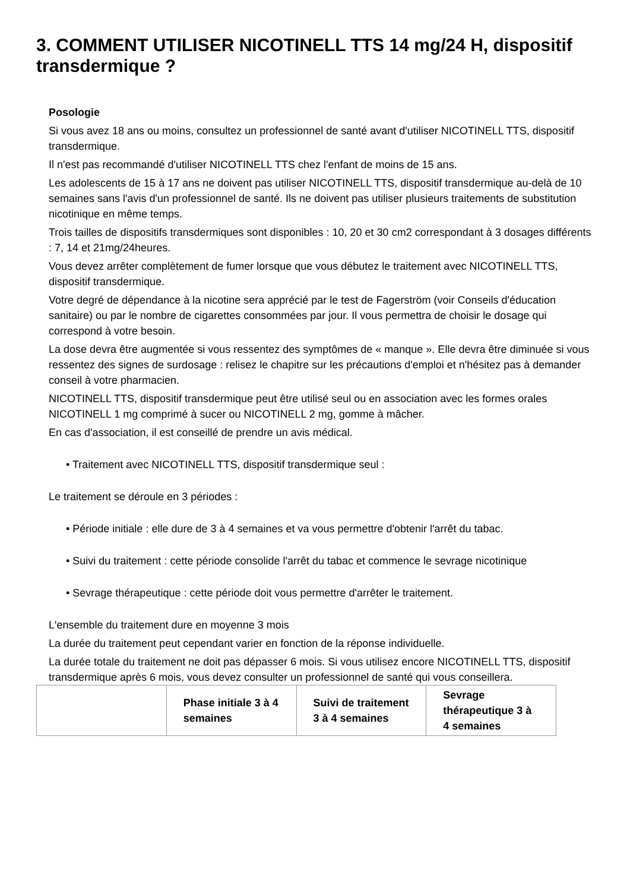3. COMMENT UTILISER NICOTINELL TTS 14 mg/24 H, dispositif transdermique ?
Posologie
Si vous avez 18 ans ou moins, consultez un professionnel de santé avant d'utiliser NICOTINELL TTS, dispositif transdermique.
Il n'est pas recommandé d'utiliser NICOTINELL TTS chez l'enfant de moins de 15 ans.
Les adolescents de 15 à 17 ans ne doivent pas utiliser NICOTINELL TTS, dispositif transdermique au-delà de 10 semaines sans l'avis d'un professionnel de santé. Ils ne doivent pas utiliser plusieurs traitements de substitution nicotinique en même temps.
Trois tailles de dispositifs transdermiques sont disponibles : 10, 20 et 30 cm2 correspondant à 3 dosages différents : 7, 14 et 21mg/24heures.
Vous devez arrêter complètement de fumer lorsque que vous débutez le traitement avec NICOTINELL TTS, dispositif transdermique.
Votre degré de dépendance à la nicotine sera apprécié par le test de Fagerström (voir Conseils d'éducation sanitaire) ou par le nombre de cigarettes consommées par jour. Il vous permettra de choisir le dosage qui correspond à votre besoin.
La dose devra être augmentée si vous ressentez des symptômes de « manque ». Elle devra être diminuée si vous ressentez des signes de surdosage : relisez le chapitre sur les précautions d'emploi et n'hésitez pas à demander conseil à votre pharmacien.
NICOTINELL TTS, dispositif transdermique peut être utilisé seul ou en association avec les formes orales NICOTINELL 1 mg comprimé à sucer ou NICOTINELL 2 mg, gomme à mâcher.
En cas d'association, il est conseillé de prendre un avis médical.
• Traitement avec NICOTINELL TTS, dispositif transdermique seul :
Le traitement se déroule en 3 périodes :
• Période initiale : elle dure de 3 à 4 semaines et va vous permettre d'obtenir l'arrêt du tabac.
• Suivi du traitement : cette période consolide l'arrêt du tabac et commence le sevrage nicotinique
• Sevrage thérapeutique : cette période doit vous permettre d'arrêter le traitement.
L'ensemble du traitement dure en moyenne 3 mois
La durée du traitement peut cependant varier en fonction de la réponse individuelle.
La durée totale du traitement ne doit pas dépasser 6 mois. Si vous utilisez encore NICOTINELL TTS, dispositif transdermique après 6 mois, vous devez consulter un professionnel de santé qui vous conseillera.
| | Phase initiale 3 à 4 semaines | Suivi de traitement 3 à 4 semaines | Sevrage thérapeutique 3 à 4 semaines |